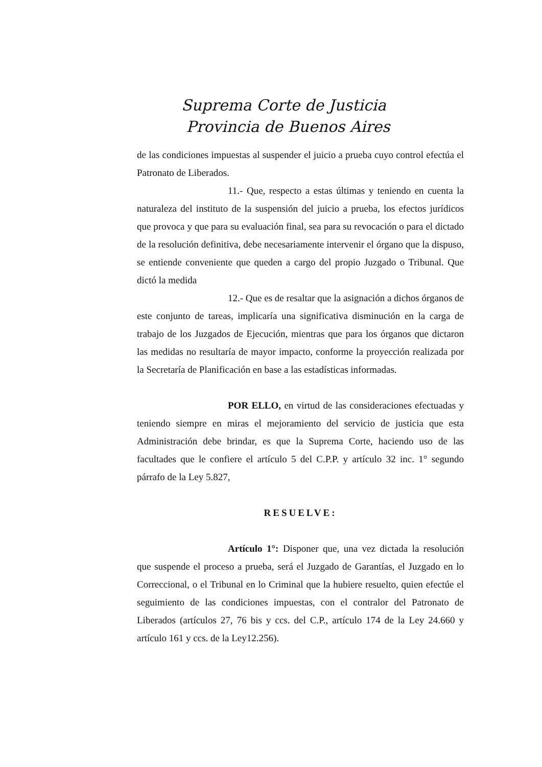Suprema Corte de Justicia
Provincia de Buenos Aires
de las condiciones impuestas al suspender el juicio a prueba cuyo control efectúa el Patronato de Liberados.
11.- Que, respecto a estas últimas y teniendo en cuenta la naturaleza del instituto de la suspensión del juicio a prueba, los efectos jurídicos que provoca y que para su evaluación final, sea para su revocación o para el dictado de la resolución definitiva, debe necesariamente intervenir el órgano que la dispuso, se entiende conveniente que queden a cargo del propio Juzgado o Tribunal. Que dictó la medida
12.- Que es de resaltar que la asignación a dichos órganos de este conjunto de tareas, implicaría una significativa disminución en la carga de trabajo de los Juzgados de Ejecución, mientras que para los órganos que dictaron las medidas no resultaría de mayor impacto, conforme la proyección realizada por la Secretaría de Planificación en base a las estadísticas informadas.
POR ELLO, en virtud de las consideraciones efectuadas y teniendo siempre en miras el mejoramiento del servicio de justicia que esta Administración debe brindar, es que la Suprema Corte, haciendo uso de las facultades que le confiere el artículo 5 del C.P.P. y artículo 32 inc. 1° segundo párrafo de la Ley 5.827,
RESUELVE:
Artículo 1°: Disponer que, una vez dictada la resolución que suspende el proceso a prueba, será el Juzgado de Garantías, el Juzgado en lo Correccional, o el Tribunal en lo Criminal que la hubiere resuelto, quien efectúe el seguimiento de las condiciones impuestas, con el contralor del Patronato de Liberados (artículos 27, 76 bis y ccs. del C.P., artículo 174 de la Ley 24.660 y artículo 161 y ccs. de la Ley12.256).